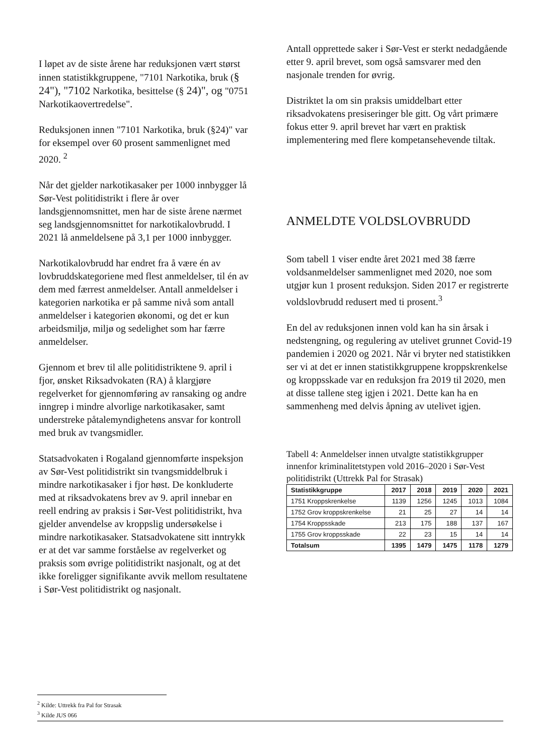I løpet av de siste årene har reduksjonen vært størst innen statistikkgruppene, "7101 Narkotika, bruk (§ 24"), "7102 Narkotika, besittelse (§ 24)", og "0751 Narkotikaovertredelse".
Reduksjonen innen "7101 Narkotika, bruk (§24)" var for eksempel over 60 prosent sammenlignet med 2020. <sup>2</sup>
Når det gjelder narkotikasaker per 1000 innbygger lå Sør-Vest politidistrikt i flere år over landsgjennomsnittet, men har de siste årene nærmet seg landsgjennomsnittet for narkotikalovbrudd. I 2021 lå anmeldelsene på 3,1 per 1000 innbygger.
Narkotikalovbrudd har endret fra å være én av lovbruddskategoriene med flest anmeldelser, til én av dem med færrest anmeldelser. Antall anmeldelser i kategorien narkotika er på samme nivå som antall anmeldelser i kategorien økonomi, og det er kun arbeidsmiljø, miljø og sedelighet som har færre anmeldelser.
Gjennom et brev til alle politidistriktene 9. april i fjor, ønsket Riksadvokaten (RA) å klargjøre regelverket for gjennomføring av ransaking og andre inngrep i mindre alvorlige narkotikasaker, samt understreke påtalemyndighetens ansvar for kontroll med bruk av tvangsmidler.
Statsadvokaten i Rogaland gjennomførte inspeksjon av Sør-Vest politidistrikt sin tvangsmiddelbruk i mindre narkotikasaker i fjor høst. De konkluderte med at riksadvokatens brev av 9. april innebar en reell endring av praksis i Sør-Vest politidistrikt, hva gjelder anvendelse av kroppslig undersøkelse i mindre narkotikasaker. Statsadvokatene sitt inntrykk er at det var samme forståelse av regelverket og praksis som øvrige politidistrikt nasjonalt, og at det ikke foreligger signifikante avvik mellom resultatene i Sør-Vest politidistrikt og nasjonalt.
Antall opprettede saker i Sør-Vest er sterkt nedadgående etter 9. april brevet, som også samsvarer med den nasjonale trenden for øvrig.
Distriktet la om sin praksis umiddelbart etter riksadvokatens presiseringer ble gitt. Og vårt primære fokus etter 9. april brevet har vært en praktisk implementering med flere kompetansehevende tiltak.
ANMELDTE VOLDSLOVBRUDD
Som tabell 1 viser endte året 2021 med 38 færre voldsanmeldelser sammenlignet med 2020, noe som utgjør kun 1 prosent reduksjon. Siden 2017 er registrerte voldslovbrudd redusert med ti prosent.<sup>3</sup>
En del av reduksjonen innen vold kan ha sin årsak i nedstengning, og regulering av utelivet grunnet Covid-19 pandemien i 2020 og 2021. Når vi bryter ned statistikken ser vi at det er innen statistikkgruppene kroppskrenkelse og kroppsskade var en reduksjon fra 2019 til 2020, men at disse tallene steg igjen i 2021. Dette kan ha en sammenheng med delvis åpning av utelivet igjen.
Tabell 4: Anmeldelser innen utvalgte statistikkgrupper innenfor kriminalitetstypen vold 2016–2020 i Sør-Vest politidistrikt (Uttrekk Pal for Strasak)
| Statistikkgruppe | 2017 | 2018 | 2019 | 2020 | 2021 |
| --- | --- | --- | --- | --- | --- |
| 1751 Kroppskrenkelse | 1139 | 1256 | 1245 | 1013 | 1084 |
| 1752 Grov kroppskrenkelse | 21 | 25 | 27 | 14 | 14 |
| 1754 Kroppsskade | 213 | 175 | 188 | 137 | 167 |
| 1755 Grov kroppsskade | 22 | 23 | 15 | 14 | 14 |
| Totalsum | 1395 | 1479 | 1475 | 1178 | 1279 |
<sup>2</sup> Kilde: Uttrekk fra Pal for Strasak
<sup>3</sup> Kilde JUS 066